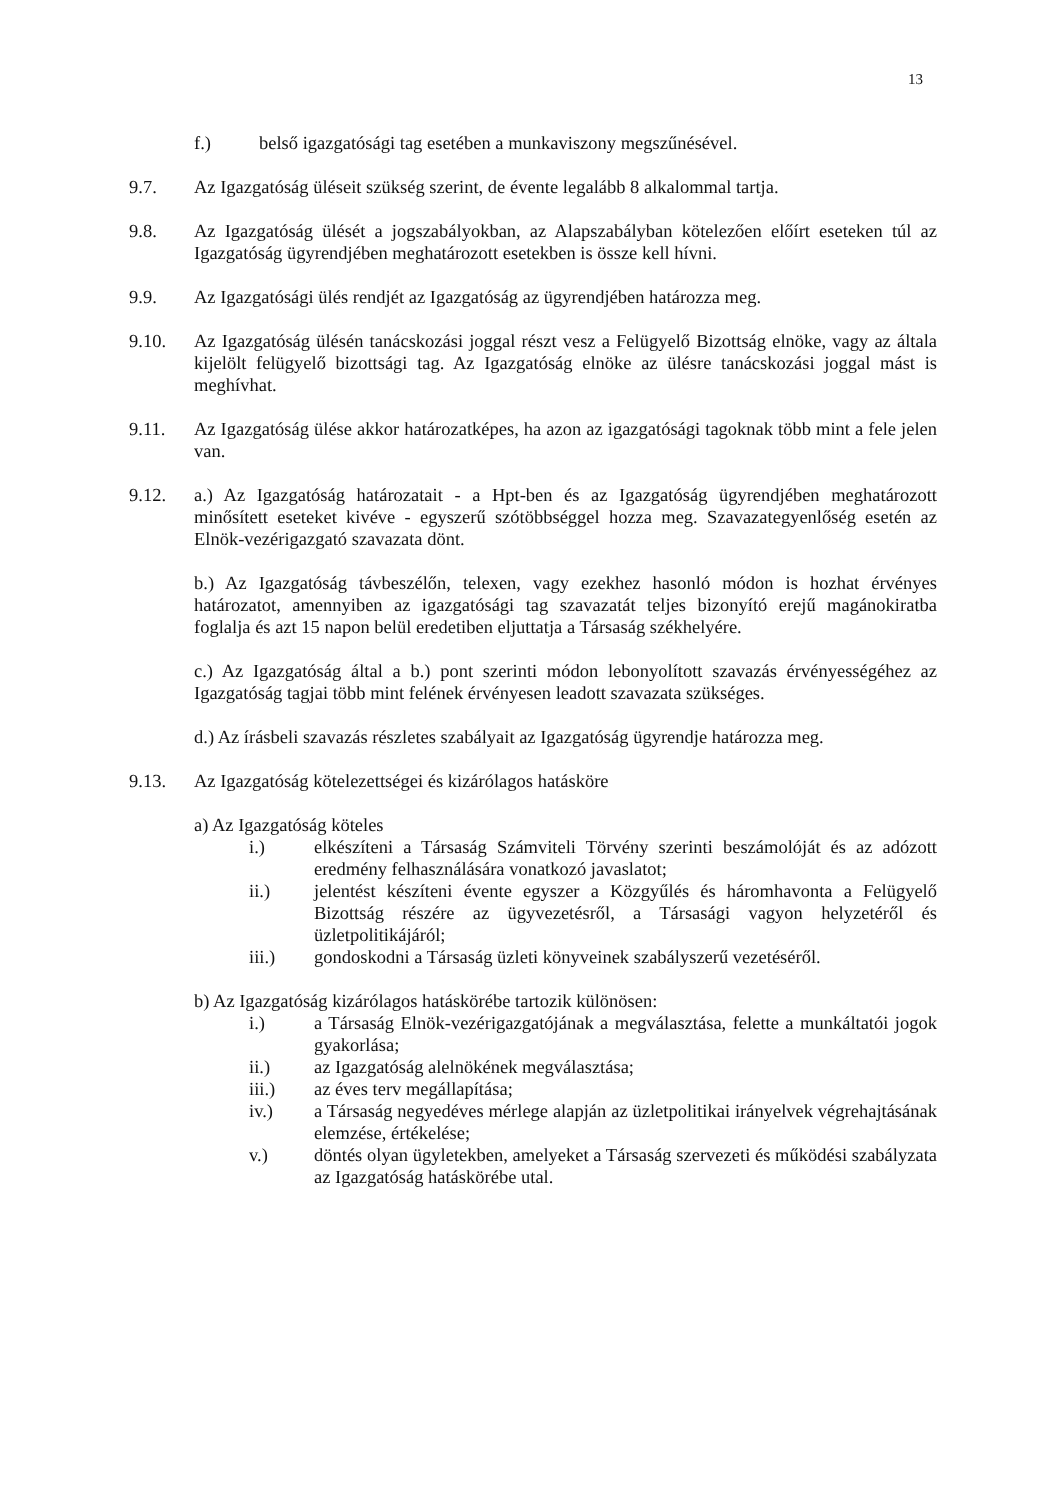13
f.) belső igazgatósági tag esetében a munkaviszony megszűnésével.
9.7. Az Igazgatóság üléseit szükség szerint, de évente legalább 8 alkalommal tartja.
9.8. Az Igazgatóság ülését a jogszabályokban, az Alapszabályban kötelezően előírt eseteken túl az Igazgatóság ügyrendjében meghatározott esetekben is össze kell hívni.
9.9. Az Igazgatósági ülés rendjét az Igazgatóság az ügyrendjében határozza meg.
9.10. Az Igazgatóság ülésén tanácskozási joggal részt vesz a Felügyelő Bizottság elnöke, vagy az általa kijelölt felügyelő bizottsági tag. Az Igazgatóság elnöke az ülésre tanácskozási joggal mást is meghívhat.
9.11. Az Igazgatóság ülése akkor határozatképes, ha azon az igazgatósági tagoknak több mint a fele jelen van.
9.12. a.) Az Igazgatóság határozatait - a Hpt-ben és az Igazgatóság ügyrendjében meghatározott minősített eseteket kivéve - egyszerű szótöbbséggel hozza meg. Szavazategyenlőség esetén az Elnök-vezérigazgató szavazata dönt.
b.) Az Igazgatóság távbeszélőn, telexen, vagy ezekhez hasonló módon is hozhat érvényes határozatot, amennyiben az igazgatósági tag szavazatát teljes bizonyító erejű magánokiratba foglalja és azt 15 napon belül eredetiben eljuttatja a Társaság székhelyére.
c.) Az Igazgatóság által a b.) pont szerinti módon lebonyolított szavazás érvényességéhez az Igazgatóság tagjai több mint felének érvényesen leadott szavazata szükséges.
d.) Az írásbeli szavazás részletes szabályait az Igazgatóság ügyrendje határozza meg.
9.13. Az Igazgatóság kötelezettségei és kizárólagos hatásköre
a) Az Igazgatóság köteles
i.) elkészíteni a Társaság Számviteli Törvény szerinti beszámolóját és az adózott eredmény felhasználására vonatkozó javaslatot;
ii.) jelentést készíteni évente egyszer a Közgyűlés és háromhavonta a Felügyelő Bizottság részére az ügyvezetésről, a Társasági vagyon helyzetéről és üzletpolitikájáról;
iii.) gondoskodni a Társaság üzleti könyveinek szabályszerű vezetéséről.
b) Az Igazgatóság kizárólagos hatáskörébe tartozik különösen:
i.) a Társaság Elnök-vezérigazgatójának a megválasztása, felette a munkáltatói jogok gyakorlása;
ii.) az Igazgatóság alelnökének megválasztása;
iii.) az éves terv megállapítása;
iv.) a Társaság negyedéves mérlege alapján az üzletpolitikai irányelvek végrehajtásának elemzése, értékelése;
v.) döntés olyan ügyletekben, amelyeket a Társaság szervezeti és működési szabályzata az Igazgatóság hatáskörébe utal.